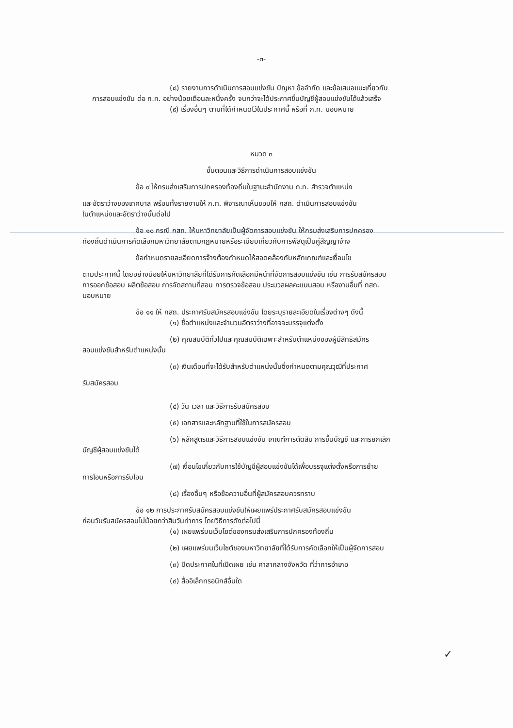-๓-
(๘) รายงานการดำเนินการสอบแข่งขัน ปัญหา ข้อจำกัด และข้อเสนอแนะเกี่ยวกับ
การสอบแข่งขัน ต่อ ก.ท. อย่างน้อยเดือนละหนึ่งครั้ง จนกว่าจะได้ประกาศขึ้นบัญชีผู้สอบแข่งขันได้แล้วเสร็จ
(๙) เรื่องอื่นๆ ตามที่ได้กำหนดไว้ในประกาศนี้ หรือที่ ก.ท. มอบหมาย
หมวด ๓
ขั้นตอนและวิธีการดำเนินการสอบแข่งขัน
ข้อ ๙ ให้กรมส่งเสริมการปกครองท้องถิ่นในฐานะสำนักงาน ก.ท. สำรวจตำแหน่ง
และอัตราว่างของเทศบาล พร้อมทั้งรายงานให้ ก.ท. พิจารณาเห็นชอบให้ กสถ. ดำเนินการสอบแข่งขัน
ในตำแหน่งและอัตราว่างนั้นต่อไป
ข้อ ๑๐ กรณี กสถ. ให้มหาวิทยาลัยเป็นผู้จัดการสอบแข่งขัน ให้กรมส่งเสริมการปกครอง
ท้องถิ่นดำเนินการคัดเลือกมหาวิทยาลัยตามกฎหมายหรือระเบียบเกี่ยวกับการพัสดุเป็นคู่สัญญาจ้าง
ข้อกำหนดรายละเอียดการจ้างต้องกำหนดให้สอดคล้องกับหลักเกณฑ์และเงื่อนไข
ตามประกาศนี้ โดยอย่างน้อยให้มหาวิทยาลัยที่ได้รับการคัดเลือกมีหน้าที่จัดการสอบแข่งขัน เช่น การรับสมัครสอบ
การออกข้อสอบ ผลิตข้อสอบ การจัดสถานที่สอบ การตรวจข้อสอบ ประมวลผลคะแนนสอบ หรืองานอื่นที่ กสถ.
มอบหมาย
ข้อ ๑๑ ให้ กสถ. ประกาศรับสมัครสอบแข่งขัน โดยระบุรายละเอียดในเรื่องต่างๆ ดังนี้
(๑) ชื่อตำแหน่งและจำนวนอัตราว่างที่อาจจะบรรจุแต่งตั้ง
(๒) คุณสมบัติทั่วไปและคุณสมบัติเฉพาะสำหรับตำแหน่งของผู้มีสิทธิสมัคร
สอบแข่งขันสำหรับตำแหน่งนั้น
(๓) เงินเดือนที่จะได้รับสำหรับตำแหน่งนั้นซึ่งกำหนดตามคุณวุฒิที่ประกาศ
รับสมัครสอบ
(๔) วัน เวลา และวิธีการรับสมัครสอบ
(๕) เอกสารและหลักฐานที่ใช้ในการสมัครสอบ
(๖) หลักสูตรและวิธีการสอบแข่งขัน เกณฑ์การตัดสิน การขึ้นบัญชี และการยกเลิก
บัญชีผู้สอบแข่งขันได้
(๗) เงื่อนไขเกี่ยวกับการใช้บัญชีผู้สอบแข่งขันได้เพื่อบรรจุแต่งตั้งหรือการย้าย
การโอนหรือการรับโอน
(๘) เรื่องอื่นๆ หรือข้อความอื่นที่ผู้สมัครสอบควรทราบ
ข้อ ๑๒ การประกาศรับสมัครสอบแข่งขันให้เผยแพร่ประกาศรับสมัครสอบแข่งขัน
ก่อนวันรับสมัครสอบไม่น้อยกว่าสิบวันทำการ โดยวิธีการดังต่อไปนี้
(๑) เผยแพร่บนเว็บไซต์ของกรมส่งเสริมการปกครองท้องถิ่น
(๒) เผยแพร่บนเว็บไซต์ของมหาวิทยาลัยที่ได้รับการคัดเลือกให้เป็นผู้จัดการสอบ
(๓) ปิดประกาศในที่เปิดเผย เช่น ศาลากลางจังหวัด ที่ว่าการอำเภอ
(๔) สื่ออิเล็กทรอนิกส์อื่นใด
✓